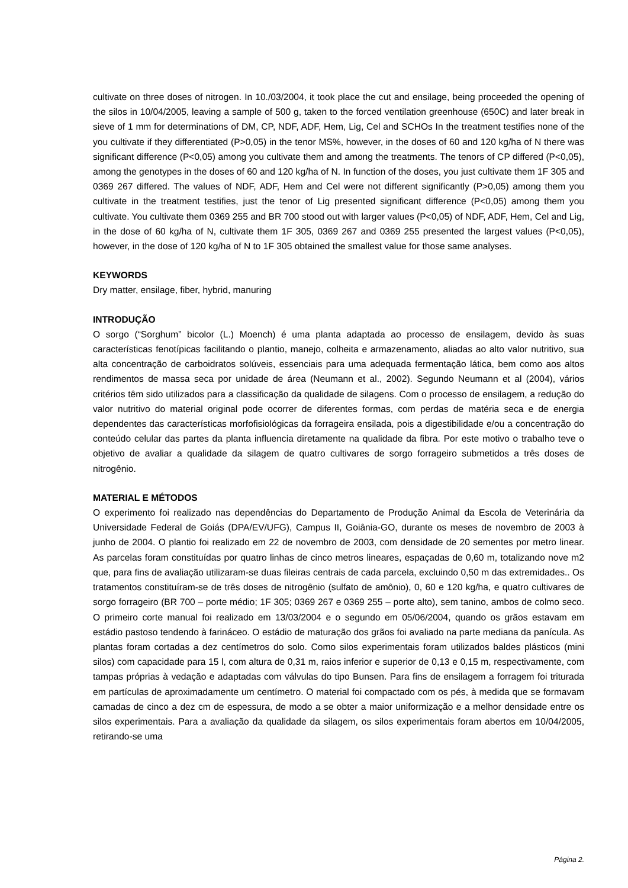cultivate on three doses of nitrogen. In 10./03/2004, it took place the cut and ensilage, being proceeded the opening of the silos in 10/04/2005, leaving a sample of 500 g, taken to the forced ventilation greenhouse (650C) and later break in sieve of 1 mm for determinations of DM, CP, NDF, ADF, Hem, Lig, Cel and SCHOs In the treatment testifies none of the you cultivate if they differentiated (P>0,05) in the tenor MS%, however, in the doses of 60 and 120 kg/ha of N there was significant difference (P<0,05) among you cultivate them and among the treatments. The tenors of CP differed (P<0,05), among the genotypes in the doses of 60 and 120 kg/ha of N. In function of the doses, you just cultivate them 1F 305 and 0369 267 differed. The values of NDF, ADF, Hem and Cel were not different significantly (P>0,05) among them you cultivate in the treatment testifies, just the tenor of Lig presented significant difference (P<0,05) among them you cultivate. You cultivate them 0369 255 and BR 700 stood out with larger values (P<0,05) of NDF, ADF, Hem, Cel and Lig, in the dose of 60 kg/ha of N, cultivate them 1F 305, 0369 267 and 0369 255 presented the largest values (P<0,05), however, in the dose of 120 kg/ha of N to 1F 305 obtained the smallest value for those same analyses.
KEYWORDS
Dry matter, ensilage, fiber, hybrid, manuring
INTRODUÇÃO
O sorgo (“Sorghum” bicolor (L.) Moench) é uma planta adaptada ao processo de ensilagem, devido às suas características fenotípicas facilitando o plantio, manejo, colheita e armazenamento, aliadas ao alto valor nutritivo, sua alta concentração de carboidratos solúveis, essenciais para uma adequada fermentação lática, bem como aos altos rendimentos de massa seca por unidade de área (Neumann et al., 2002). Segundo Neumann et al (2004), vários critérios têm sido utilizados para a classificação da qualidade de silagens. Com o processo de ensilagem, a redução do valor nutritivo do material original pode ocorrer de diferentes formas, com perdas de matéria seca e de energia dependentes das características morfofisiológicas da forrageira ensilada, pois a digestibilidade e/ou a concentração do conteúdo celular das partes da planta influencia diretamente na qualidade da fibra. Por este motivo o trabalho teve o objetivo de avaliar a qualidade da silagem de quatro cultivares de sorgo forrageiro submetidos a três doses de nitrogênio.
MATERIAL E MÉTODOS
O experimento foi realizado nas dependências do Departamento de Produção Animal da Escola de Veterinária da Universidade Federal de Goiás (DPA/EV/UFG), Campus II, Goiânia-GO, durante os meses de novembro de 2003 à junho de 2004. O plantio foi realizado em 22 de novembro de 2003, com densidade de 20 sementes por metro linear. As parcelas foram constituídas por quatro linhas de cinco metros lineares, espaçadas de 0,60 m, totalizando nove m2 que, para fins de avaliação utilizaram-se duas fileiras centrais de cada parcela, excluindo 0,50 m das extremidades.. Os tratamentos constituíram-se de três doses de nitrogênio (sulfato de amônio), 0, 60 e 120 kg/ha, e quatro cultivares de sorgo forrageiro (BR 700 – porte médio; 1F 305; 0369 267 e 0369 255 – porte alto), sem tanino, ambos de colmo seco. O primeiro corte manual foi realizado em 13/03/2004 e o segundo em 05/06/2004, quando os grãos estavam em estádio pastoso tendendo à farináceo. O estádio de maturação dos grãos foi avaliado na parte mediana da panícula. As plantas foram cortadas a dez centímetros do solo. Como silos experimentais foram utilizados baldes plásticos (mini silos) com capacidade para 15 l, com altura de 0,31 m, raios inferior e superior de 0,13 e 0,15 m, respectivamente, com tampas próprias à vedação e adaptadas com válvulas do tipo Bunsen. Para fins de ensilagem a forragem foi triturada em partículas de aproximadamente um centímetro. O material foi compactado com os pés, à medida que se formavam camadas de cinco a dez cm de espessura, de modo a se obter a maior uniformização e a melhor densidade entre os silos experimentais. Para a avaliação da qualidade da silagem, os silos experimentais foram abertos em 10/04/2005, retirando-se uma
Página 2.